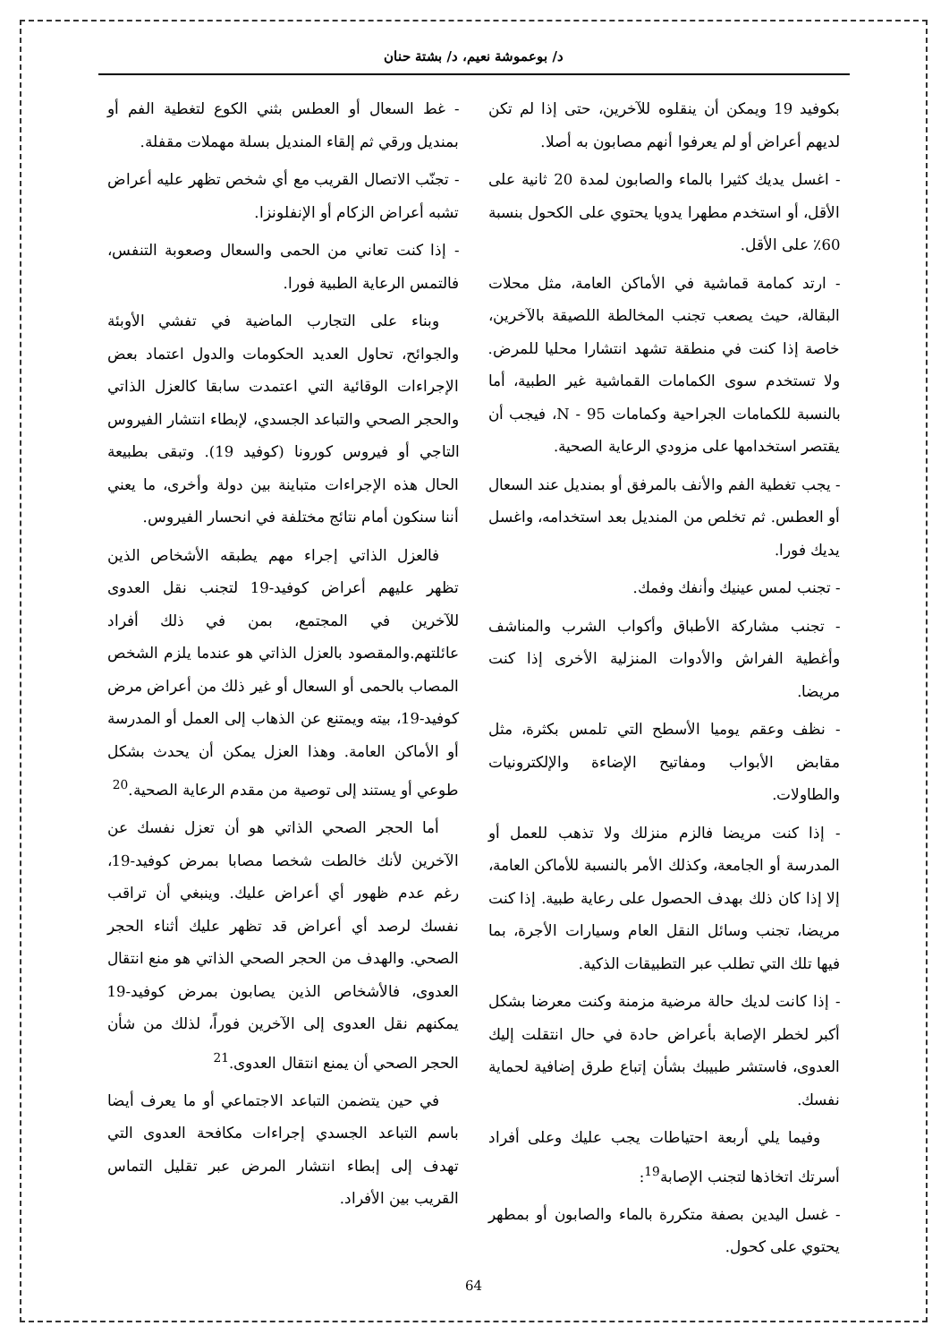د/ بوعموشة نعيم، د/ بشتة حنان
بكوفيد 19 ويمكن أن ينقلوه للآخرين، حتى إذا لم تكن لديهم أعراض أو لم يعرفوا أنهم مصابون به أصلا.
- اغسل يديك كثيرا بالماء والصابون لمدة 20 ثانية على الأقل، أو استخدم مطهرا يدويا يحتوي على الكحول بنسبة 60٪ على الأقل.
- ارتد كمامة قماشية في الأماكن العامة، مثل محلات البقالة، حيث يصعب تجنب المخالطة اللصيقة بالآخرين، خاصة إذا كنت في منطقة تشهد انتشارا محليا للمرض. ولا تستخدم سوى الكمامات القماشية غير الطبية، أما بالنسبة للكمامات الجراحية وكمامات N - 95، فيجب أن يقتصر استخدامها على مزودي الرعاية الصحية.
- يجب تغطية الفم والأنف بالمرفق أو بمنديل عند السعال أو العطس. ثم تخلص من المنديل بعد استخدامه، واغسل يديك فورا.
- تجنب لمس عينيك وأنفك وفمك.
- تجنب مشاركة الأطباق وأكواب الشرب والمناشف وأغطية الفراش والأدوات المنزلية الأخرى إذا كنت مريضا.
- نظف وعقم يوميا الأسطح التي تلمس بكثرة، مثل مقابض الأبواب ومفاتيح الإضاءة والإلكترونيات والطاولات.
- إذا كنت مريضا فالزم منزلك ولا تذهب للعمل أو المدرسة أو الجامعة، وكذلك الأمر بالنسبة للأماكن العامة، إلا إذا كان ذلك بهدف الحصول على رعاية طبية. إذا كنت مريضا، تجنب وسائل النقل العام وسيارات الأجرة، بما فيها تلك التي تطلب عبر التطبيقات الذكية.
- إذا كانت لديك حالة مرضية مزمنة وكنت معرضا بشكل أكبر لخطر الإصابة بأعراض حادة في حال انتقلت إليك العدوى، فاستشر طبيبك بشأن إتباع طرق إضافية لحماية نفسك.
وفيما يلي أربعة احتياطات يجب عليك وعلى أفراد أسرتك اتخاذها لتجنب الإصابة<sup>19</sup>:
- غسل اليدين بصفة متكررة بالماء والصابون أو بمطهر يحتوي على كحول.
- غط السعال أو العطس بثني الكوع لتغطية الفم أو بمنديل ورقي ثم إلقاء المنديل بسلة مهملات مقفلة.
- تجنّب الاتصال القريب مع أي شخص تظهر عليه أعراض تشبه أعراض الزكام أو الإنفلونزا.
- إذا كنت تعاني من الحمى والسعال وصعوبة التنفس، فالتمس الرعاية الطبية فورا.
وبناء على التجارب الماضية في تفشي الأوبئة والجوائح، تحاول العديد الحكومات والدول اعتماد بعض الإجراءات الوقائية التي اعتمدت سابقا كالعزل الذاتي والحجر الصحي والتباعد الجسدي، لإبطاء انتشار الفيروس التاجي أو فيروس كورونا (كوفيد 19). وتبقى بطبيعة الحال هذه الإجراءات متباينة بين دولة وأخرى، ما يعني أننا سنكون أمام نتائج مختلفة في انحسار الفيروس.
فالعزل الذاتي إجراء مهم يطبقه الأشخاص الذين تظهر عليهم أعراض كوفيد-19 لتجنب نقل العدوى للآخرين في المجتمع، بمن في ذلك أفراد عائلتهم.والمقصود بالعزل الذاتي هو عندما يلزم الشخص المصاب بالحمى أو السعال أو غير ذلك من أعراض مرض كوفيد-19، بيته ويمتنع عن الذهاب إلى العمل أو المدرسة أو الأماكن العامة. وهذا العزل يمكن أن يحدث بشكل طوعي أو يستند إلى توصية من مقدم الرعاية الصحية.<sup>20</sup>
أما الحجر الصحي الذاتي هو أن تعزل نفسك عن الآخرين لأنك خالطت شخصا مصابا بمرض كوفيد-19، رغم عدم ظهور أي أعراض عليك. وينبغي أن تراقب نفسك لرصد أي أعراض قد تظهر عليك أثناء الحجر الصحي. والهدف من الحجر الصحي الذاتي هو منع انتقال العدوى، فالأشخاص الذين يصابون بمرض كوفيد-19 يمكنهم نقل العدوى إلى الآخرين فوراً، لذلك من شأن الحجر الصحي أن يمنع انتقال العدوى.<sup>21</sup>
في حين يتضمن التباعد الاجتماعي أو ما يعرف أيضا باسم التباعد الجسدي إجراءات مكافحة العدوى التي تهدف إلى إبطاء انتشار المرض عبر تقليل التماس القريب بين الأفراد.
64